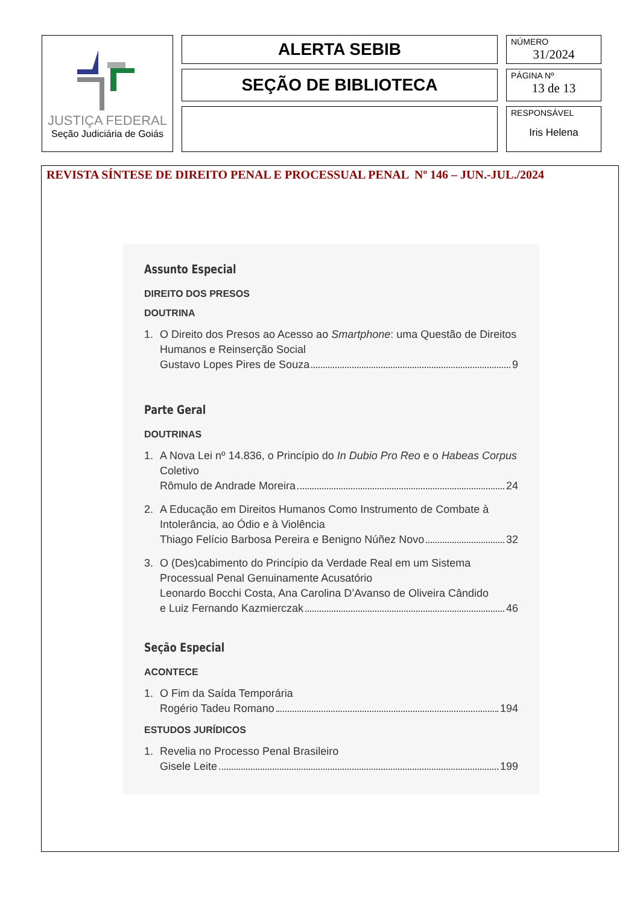| JUSTIÇA FEDERAL Seção Judiciária de Goiás | ALERTA SEBIB | NÚMERO 31/2024 |
| | SEÇÃO DE BIBLIOTECA | PÁGINA Nº 13 de 13 |
| | | RESPONSÁVEL Iris Helena |
REVISTA SÍNTESE DE DIREITO PENAL E PROCESSUAL PENAL Nº 146 – JUN.-JUL./2024
Assunto Especial
DIREITO DOS PRESOS
DOUTRINA
1. O Direito dos Presos ao Acesso ao Smartphone: uma Questão de Direitos Humanos e Reinserção Social
Gustavo Lopes Pires de Souza 9
Parte Geral
DOUTRINAS
1. A Nova Lei nº 14.836, o Princípio do In Dubio Pro Reo e o Habeas Corpus Coletivo
Rômulo de Andrade Moreira 24
2. A Educação em Direitos Humanos Como Instrumento de Combate à Intolerância, ao Ódio e à Violência
Thiago Felício Barbosa Pereira e Benigno Núñez Novo 32
3. O (Des)cabimento do Princípio da Verdade Real em um Sistema Processual Penal Genuinamente Acusatório
Leonardo Bocchi Costa, Ana Carolina D’Avanso de Oliveira Cândido
e Luiz Fernando Kazmierczak 46
Seção Especial
ACONTECE
1. O Fim da Saída Temporária
Rogério Tadeu Romano 194
ESTUDOS JURÍDICOS
1. Revelia no Processo Penal Brasileiro
Gisele Leite 199